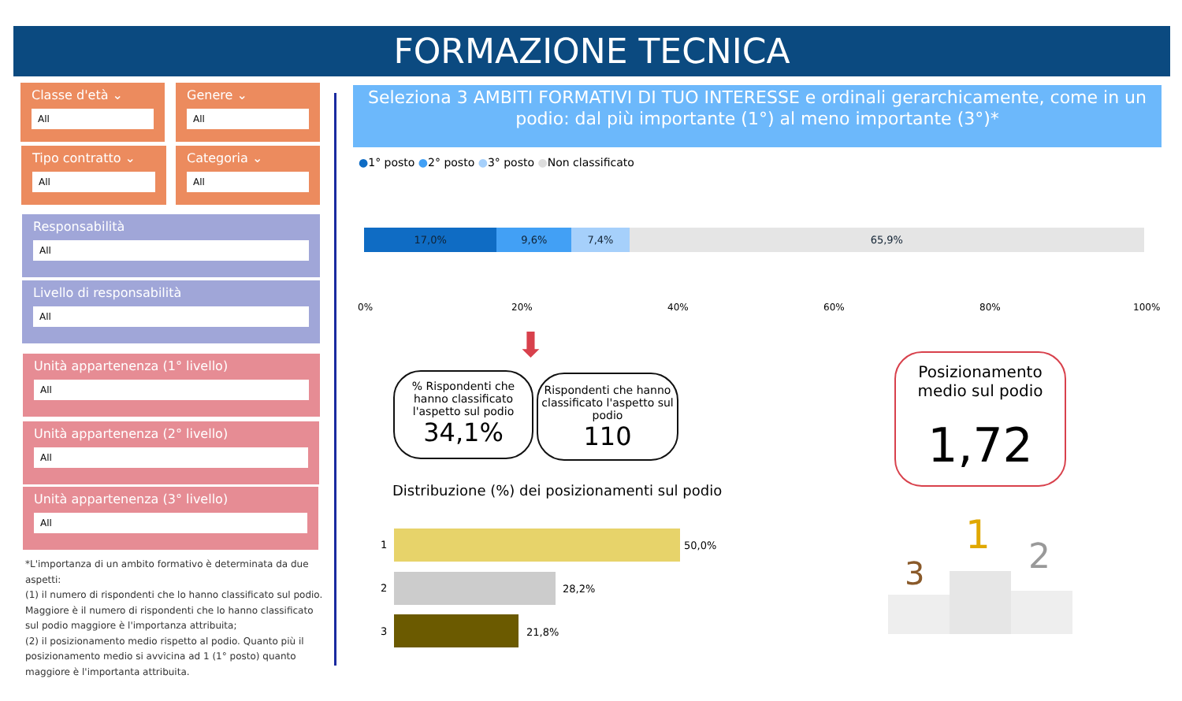FORMAZIONE TECNICA
Classe d'età ⌄
All
Genere ⌄
All
Tipo contratto ⌄
All
Categoria ⌄
All
Responsabilità
All
Livello di responsabilità
All
Unità appartenenza (1° livello)
All
Unità appartenenza (2° livello)
All
Unità appartenenza (3° livello)
All
*L'importanza di un ambito formativo è determinata da due aspetti:
(1) il numero di rispondenti che lo hanno classificato sul podio. Maggiore è il numero di rispondenti che lo hanno classificato sul podio maggiore è l'importanza attribuita;
(2) il posizionamento medio rispetto al podio. Quanto più il posizionamento medio si avvicina ad 1 (1° posto) quanto maggiore è l'importanta attribuita.
Seleziona 3 AMBITI FORMATIVI DI TUO INTERESSE e ordinali gerarchicamente, come in un podio: dal più importante (1°) al meno importante (3°)*
●1° posto ●2° posto ●3° posto ●Non classificato
17,0% 9,6% 7,4% 65,9%
0% 20% 40% 60% 80% 100%
⬇
% Rispondenti che hanno classificato l'aspetto sul podio
34,1%
Rispondenti che hanno classificato l'aspetto sul podio
110
Posizionamento medio sul podio
1,72
Distribuzione (%) dei posizionamenti sul podio
1 50,0%
2 28,2%
3 21,8%
3
1 2